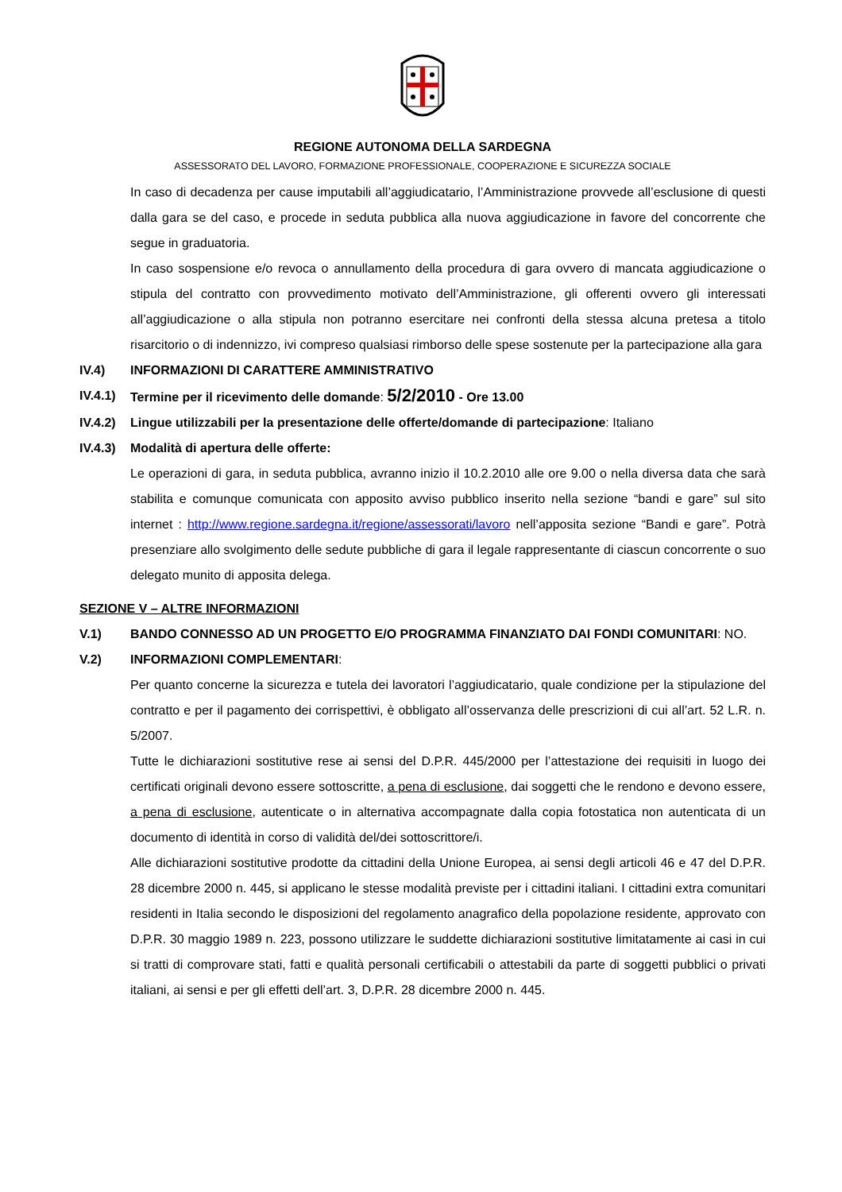REGIONE AUTONOMA DELLA SARDEGNA
ASSESSORATO DEL LAVORO, FORMAZIONE PROFESSIONALE, COOPERAZIONE E SICUREZZA SOCIALE
In caso di decadenza per cause imputabili all’aggiudicatario, l’Amministrazione provvede all’esclusione di questi dalla gara se del caso, e procede in seduta pubblica alla nuova aggiudicazione in favore del concorrente che segue in graduatoria.
In caso sospensione e/o revoca o annullamento della procedura di gara ovvero di mancata aggiudicazione o stipula del contratto con provvedimento motivato dell’Amministrazione, gli offerenti ovvero gli interessati all’aggiudicazione o alla stipula non potranno esercitare nei confronti della stessa alcuna pretesa a titolo risarcitorio o di indennizzo, ivi compreso qualsiasi rimborso delle spese sostenute per la partecipazione alla gara
IV.4) INFORMAZIONI DI CARATTERE AMMINISTRATIVO
IV.4.1)
Termine per il ricevimento delle domande: 5/2/2010 - Ore 13.00
IV.4.2)
Lingue utilizzabili per la presentazione delle offerte/domande di partecipazione: Italiano
IV.4.3)
Modalità di apertura delle offerte:
Le operazioni di gara, in seduta pubblica, avranno inizio il 10.2.2010 alle ore 9.00 o nella diversa data che sarà stabilita e comunque comunicata con apposito avviso pubblico inserito nella sezione “bandi e gare” sul sito internet : http://www.regione.sardegna.it/regione/assessorati/lavoro nell’apposita sezione “Bandi e gare”. Potrà presenziare allo svolgimento delle sedute pubbliche di gara il legale rappresentante di ciascun concorrente o suo delegato munito di apposita delega.
SEZIONE V – ALTRE INFORMAZIONI
V.1) BANDO CONNESSO AD UN PROGETTO E/O PROGRAMMA FINANZIATO DAI FONDI COMUNITARI: NO.
V.2) INFORMAZIONI COMPLEMENTARI:
Per quanto concerne la sicurezza e tutela dei lavoratori l’aggiudicatario, quale condizione per la stipulazione del contratto e per il pagamento dei corrispettivi, è obbligato all’osservanza delle prescrizioni di cui all’art. 52 L.R. n. 5/2007.
Tutte le dichiarazioni sostitutive rese ai sensi del D.P.R. 445/2000 per l’attestazione dei requisiti in luogo dei certificati originali devono essere sottoscritte, a pena di esclusione, dai soggetti che le rendono e devono essere, a pena di esclusione, autenticate o in alternativa accompagnate dalla copia fotostatica non autenticata di un documento di identità in corso di validità del/dei sottoscrittore/i.
Alle dichiarazioni sostitutive prodotte da cittadini della Unione Europea, ai sensi degli articoli 46 e 47 del D.P.R. 28 dicembre 2000 n. 445, si applicano le stesse modalità previste per i cittadini italiani. I cittadini extra comunitari residenti in Italia secondo le disposizioni del regolamento anagrafico della popolazione residente, approvato con D.P.R. 30 maggio 1989 n. 223, possono utilizzare le suddette dichiarazioni sostitutive limitatamente ai casi in cui si tratti di comprovare stati, fatti e qualità personali certificabili o attestabili da parte di soggetti pubblici o privati italiani, ai sensi e per gli effetti dell’art. 3, D.P.R. 28 dicembre 2000 n. 445.